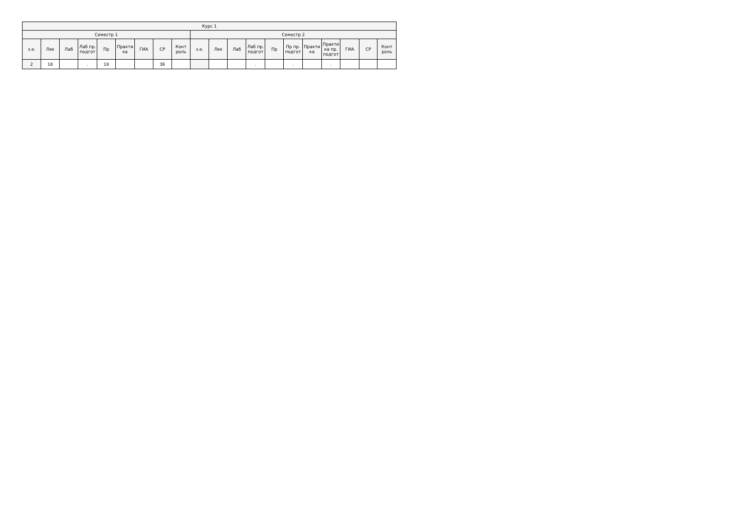| Курс 1 | | | | | | | | | | | | | | | | | | | |
| --- | --- | --- | --- | --- | --- | --- | --- | --- | --- | --- | --- | --- | --- | --- | --- | --- | --- | --- | --- |
| Семестр 1 | | | | | | | | | Семестр 2 | | | | | | | | | | |
| з.е. | Лек | Лаб | Лаб пр. подгот | Пр | Практи ка | ГИА | СР | Конт роль | з.е. | Лек | Лаб | Лаб пр. подгот | Пр | Пр пр. подгот | Практи ка | Практи ка пр. подгот | ГИА | СР | Конт роль |
| 2 | 18 | | . | 18 | | | 36 | | | | | . | | . | | . | | | |